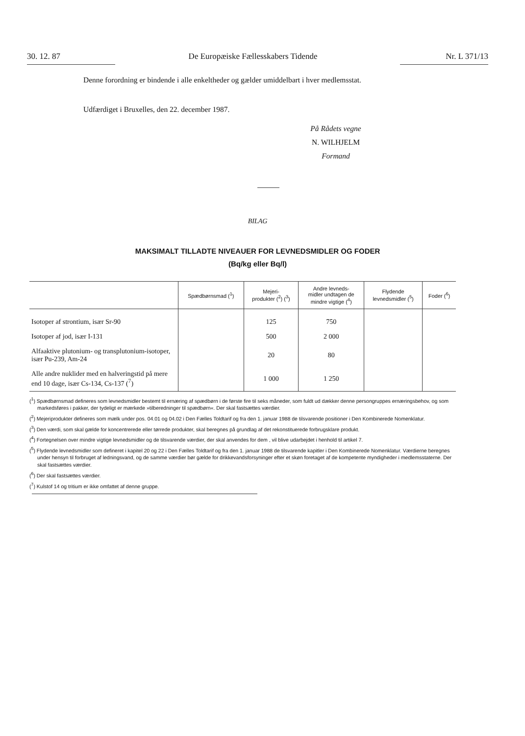30. 12. 87 De Europæiske Fællesskabers Tidende Nr. L 371/13
Denne forordning er bindende i alle enkeltheder og gælder umiddelbart i hver medlemsstat.
Udfærdiget i Bruxelles, den 22. december 1987.
På Rådets vegne
N. WILHJELM
Formand
BILAG
MAKSIMALT TILLADTE NIVEAUER FOR LEVNEDSMIDLER OG FODER
(Bq/kg eller Bq/l)
| | Spædbørnsmad (<sup>1</sup>) | Mejeri- produkter (<sup>2</sup>) (<sup>3</sup>) | Andre levneds- midler undtagen de mindre vigtige (<sup>4</sup>) | Flydende levnedsmidler (<sup>5</sup>) | Foder (<sup>6</sup>) |
| --- | --- | --- | --- | --- | --- |
| Isotoper af strontium, især Sr-90 | | 125 | 750 | | |
| Isotoper af jod, især I-131 | | 500 | 2 000 | | |
| Alfaaktive plutonium- og transplutonium-isotoper, især Pu-239, Am-24 | | 20 | 80 | | |
| Alle andre nuklider med en halveringstid på mere end 10 dage, især Cs-134, Cs-137 (<sup>7</sup>) | | 1 000 | 1 250 | | |
(<sup>1</sup>) Spædbørnsmad defineres som levnedsmidler bestemt til ernæring af spædbørn i de første fire til seks måneder, som fuldt ud dækker denne persongruppes ernæringsbehov, og som markedsføres i pakker, der tydeligt er mærkede »tilberedninger til spædbørn«. Der skal fastsættes værdier.
(<sup>2</sup>) Mejeriprodukter defineres som mælk under pos. 04.01 og 04.02 i Den Fælles Toldtarif og fra den 1. januar 1988 de tilsvarende positioner i Den Kombinerede Nomenklatur.
(<sup>3</sup>) Den værdi, som skal gælde for koncentrerede eller tørrede produkter, skal beregnes på grundlag af det rekonstituerede forbrugsklare produkt.
(<sup>4</sup>) Fortegnelsen over mindre vigtige levnedsmidler og de tilsvarende værdier, der skal anvendes for dem , vil blive udarbejdet i henhold til artikel 7.
(<sup>5</sup>) Flydende levnedsmidler som defineret i kapitel 20 og 22 i Den Fælles Toldtarif og fra den 1. januar 1988 de tilsvarende kapitler i Den Kombinerede Nomenklatur. Værdierne beregnes under hensyn til forbruget af ledningsvand, og de samme værdier bør gælde for drikkevandsforsyninger efter et skøn foretaget af de kompetente myndigheder i medlemsstaterne. Der skal fastsættes værdier.
(<sup>6</sup>) Der skal fastsættes værdier.
(<sup>7</sup>) Kulstof 14 og tritium er ikke omfattet af denne gruppe.